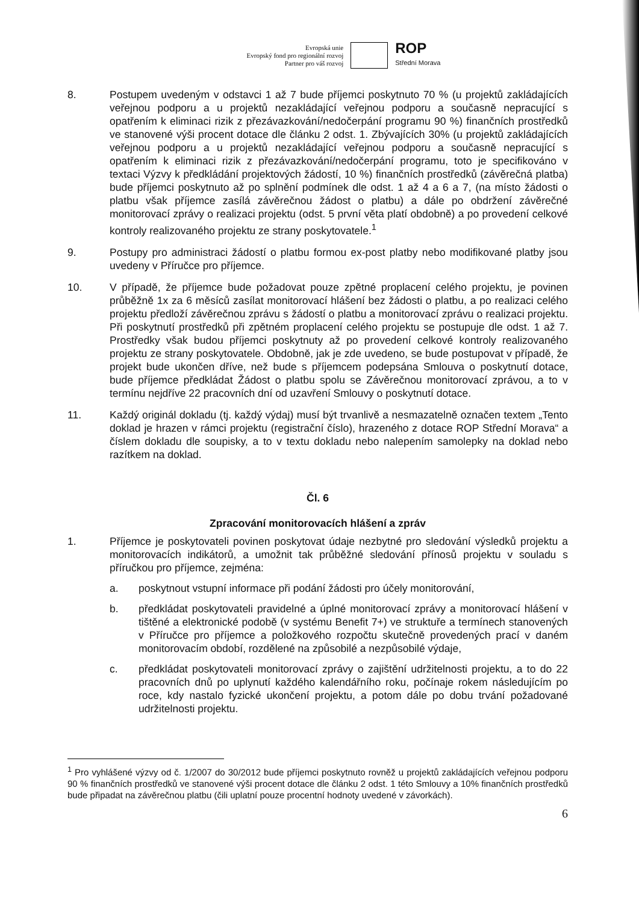Evropská unie
Evropský fond pro regionální rozvoj
Partner pro váš rozvoj
ROP
Střední Morava
8. Postupem uvedeným v odstavci 1 až 7 bude příjemci poskytnuto 70 % (u projektů zakládajících veřejnou podporu a u projektů nezakládající veřejnou podporu a současně nepracující s opatřením k eliminaci rizik z přezávazkování/nedočerpání programu 90 %) finančních prostředků ve stanovené výši procent dotace dle článku 2 odst. 1. Zbývajících 30% (u projektů zakládajících veřejnou podporu a u projektů nezakládající veřejnou podporu a současně nepracující s opatřením k eliminaci rizik z přezávazkování/nedočerpání programu, toto je specifikováno v textaci Výzvy k předkládání projektových žádostí, 10 %) finančních prostředků (závěrečná platba) bude příjemci poskytnuto až po splnění podmínek dle odst. 1 až 4 a 6 a 7, (na místo žádosti o platbu však příjemce zasílá závěrečnou žádost o platbu) a dále po obdržení závěrečné monitorovací zprávy o realizaci projektu (odst. 5 první věta platí obdobně) a po provedení celkové kontroly realizovaného projektu ze strany poskytovatele.<sup>1</sup>
9. Postupy pro administraci žádostí o platbu formou ex-post platby nebo modifikované platby jsou uvedeny v Příručce pro příjemce.
10. V případě, že příjemce bude požadovat pouze zpětné proplacení celého projektu, je povinen průběžně 1x za 6 měsíců zasílat monitorovací hlášení bez žádosti o platbu, a po realizaci celého projektu předloží závěrečnou zprávu s žádostí o platbu a monitorovací zprávu o realizaci projektu. Při poskytnutí prostředků při zpětném proplacení celého projektu se postupuje dle odst. 1 až 7. Prostředky však budou příjemci poskytnuty až po provedení celkové kontroly realizovaného projektu ze strany poskytovatele. Obdobně, jak je zde uvedeno, se bude postupovat v případě, že projekt bude ukončen dříve, než bude s příjemcem podepsána Smlouva o poskytnutí dotace, bude příjemce předkládat Žádost o platbu spolu se Závěrečnou monitorovací zprávou, a to v termínu nejdříve 22 pracovních dní od uzavření Smlouvy o poskytnutí dotace.
11. Každý originál dokladu (tj. každý výdaj) musí být trvanlivě a nesmazatelně označen textem „Tento doklad je hrazen v rámci projektu (registrační číslo), hrazeného z dotace ROP Střední Morava“ a číslem dokladu dle soupisky, a to v textu dokladu nebo nalepením samolepky na doklad nebo razítkem na doklad.
Čl. 6
Zpracování monitorovacích hlášení a zpráv
1. Příjemce je poskytovateli povinen poskytovat údaje nezbytné pro sledování výsledků projektu a monitorovacích indikátorů, a umožnit tak průběžné sledování přínosů projektu v souladu s příručkou pro příjemce, zejména:
a. poskytnout vstupní informace při podání žádosti pro účely monitorování,
b. předkládat poskytovateli pravidelné a úplné monitorovací zprávy a monitorovací hlášení v tištěné a elektronické podobě (v systému Benefit 7+) ve struktuře a termínech stanovených v Příručce pro příjemce a položkového rozpočtu skutečně provedených prací v daném monitorovacím období, rozdělené na způsobilé a nezpůsobilé výdaje,
c. předkládat poskytovateli monitorovací zprávy o zajištění udržitelnosti projektu, a to do 22 pracovních dnů po uplynutí každého kalendářního roku, počínaje rokem následujícím po roce, kdy nastalo fyzické ukončení projektu, a potom dále po dobu trvání požadované udržitelnosti projektu.
<sup>1</sup> Pro vyhlášené výzvy od č. 1/2007 do 30/2012 bude příjemci poskytnuto rovněž u projektů zakládajících veřejnou podporu 90 % finančních prostředků ve stanovené výši procent dotace dle článku 2 odst. 1 této Smlouvy a 10% finančních prostředků bude připadat na závěrečnou platbu (čili uplatní pouze procentní hodnoty uvedené v závorkách).
6